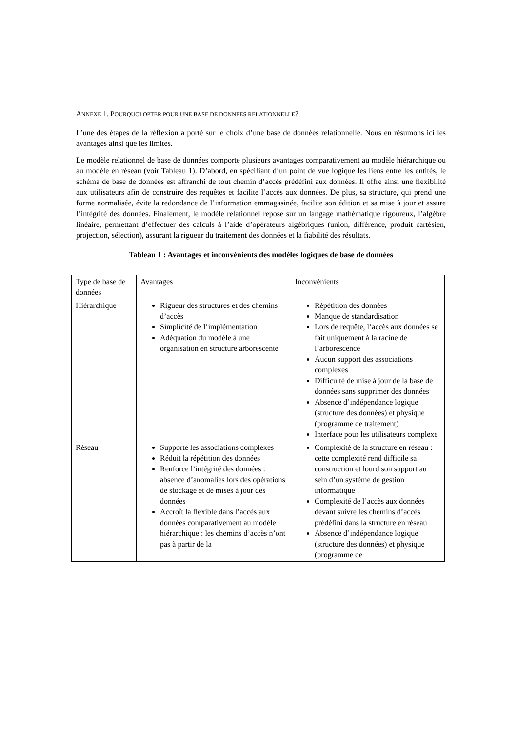ANNEXE 1. POURQUOI OPTER POUR UNE BASE DE DONNEES RELATIONNELLE?
L’une des étapes de la réflexion a porté sur le choix d’une base de données relationnelle. Nous en résumons ici les avantages ainsi que les limites.
Le modèle relationnel de base de données comporte plusieurs avantages comparativement au modèle hiérarchique ou au modèle en réseau (voir Tableau 1). D’abord, en spécifiant d’un point de vue logique les liens entre les entités, le schéma de base de données est affranchi de tout chemin d’accès prédéfini aux données. Il offre ainsi une flexibilité aux utilisateurs afin de construire des requêtes et facilite l’accès aux données. De plus, sa structure, qui prend une forme normalisée, évite la redondance de l’information emmagasinée, facilite son édition et sa mise à jour et assure l’intégrité des données. Finalement, le modèle relationnel repose sur un langage mathématique rigoureux, l’algèbre linéaire, permettant d’effectuer des calculs à l’aide d’opérateurs algébriques (union, différence, produit cartésien, projection, sélection), assurant la rigueur du traitement des données et la fiabilité des résultats.
Tableau 1 : Avantages et inconvénients des modèles logiques de base de données
| Type de base de données | Avantages | Inconvénients |
| Hiérarchique | Rigueur des structures et des chemins d’accès Simplicité de l’implémentation Adéquation du modèle à une organisation en structure arborescente | Répétition des données Manque de standardisation Lors de requête, l’accès aux données se fait uniquement à la racine de l’arborescence Aucun support des associations complexes Difficulté de mise à jour de la base de données sans supprimer des données Absence d’indépendance logique (structure des données) et physique (programme de traitement) Interface pour les utilisateurs complexe |
| Réseau | Supporte les associations complexes Réduit la répétition des données Renforce l’intégrité des données : absence d’anomalies lors des opérations de stockage et de mises à jour des données Accroît la flexible dans l’accès aux données comparativement au modèle hiérarchique : les chemins d’accès n’ont pas à partir de la | Complexité de la structure en réseau : cette complexité rend difficile sa construction et lourd son support au sein d’un système de gestion informatique Complexité de l’accès aux données devant suivre les chemins d’accès prédéfini dans la structure en réseau Absence d’indépendance logique (structure des données) et physique (programme de |